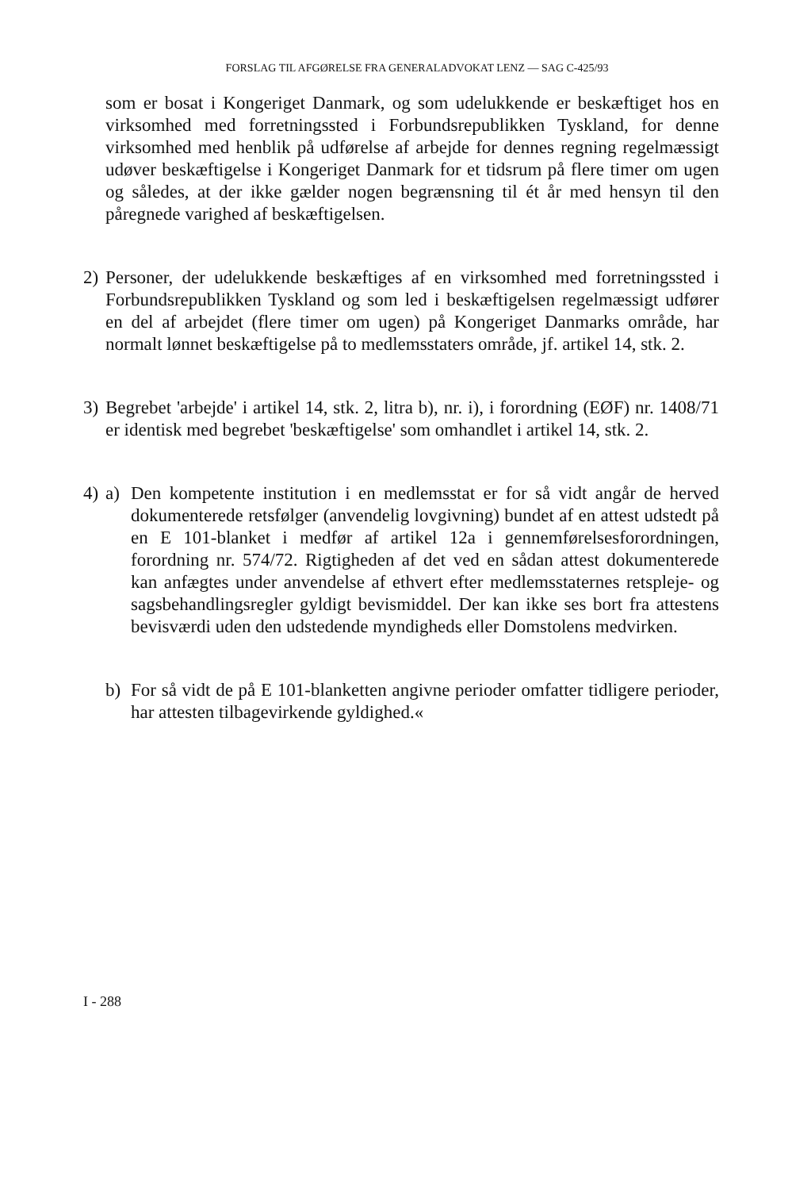FORSLAG TIL AFGØRELSE FRA GENERALADVOKAT LENZ — SAG C-425/93
som er bosat i Kongeriget Danmark, og som udelukkende er beskæftiget hos en virksomhed med forretningssted i Forbundsrepublikken Tyskland, for denne virksomhed med henblik på udførelse af arbejde for dennes regning regelmæssigt udøver beskæftigelse i Kongeriget Danmark for et tidsrum på flere timer om ugen og således, at der ikke gælder nogen begrænsning til ét år med hensyn til den påregnede varighed af beskæftigelsen.
2) Personer, der udelukkende beskæftiges af en virksomhed med forretningssted i Forbundsrepublikken Tyskland og som led i beskæftigelsen regelmæssigt udfører en del af arbejdet (flere timer om ugen) på Kongeriget Danmarks område, har normalt lønnet beskæftigelse på to medlemsstaters område, jf. artikel 14, stk. 2.
3) Begrebet 'arbejde' i artikel 14, stk. 2, litra b), nr. i), i forordning (EØF) nr. 1408/71 er identisk med begrebet 'beskæftigelse' som omhandlet i artikel 14, stk. 2.
4) a) Den kompetente institution i en medlemsstat er for så vidt angår de herved dokumenterede retsfølger (anvendelig lovgivning) bundet af en attest udstedt på en E 101-blanket i medfør af artikel 12a i gennemførelsesforordningen, forordning nr. 574/72. Rigtigheden af det ved en sådan attest dokumenterede kan anfægtes under anvendelse af ethvert efter medlemsstaternes retspleje- og sagsbehandlingsregler gyldigt bevismiddel. Der kan ikke ses bort fra attestens bevisværdi uden den udstedende myndigheds eller Domstolens medvirken.
b) For så vidt de på E 101-blanketten angivne perioder omfatter tidligere perioder, har attesten tilbagevirkende gyldighed.«
I - 288